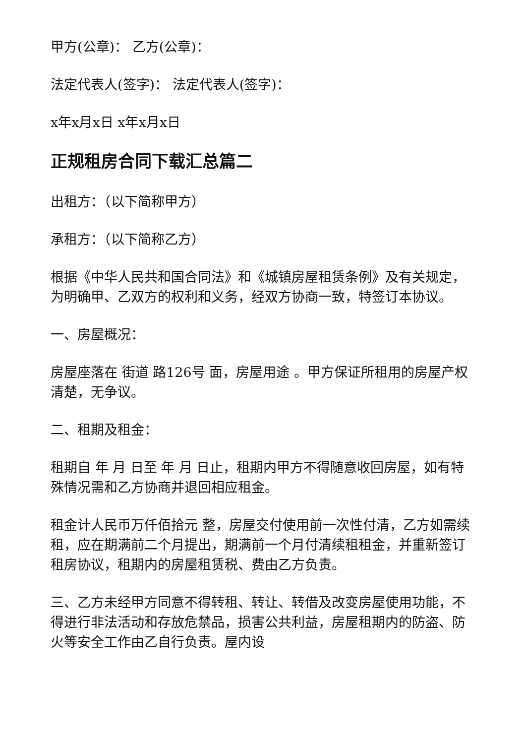甲方(公章)： 乙方(公章)：
法定代表人(签字)： 法定代表人(签字)：
x年x月x日 x年x月x日
正规租房合同下载汇总篇二
出租方：（以下简称甲方）
承租方：（以下简称乙方）
根据《中华人民共和国合同法》和《城镇房屋租赁条例》及有关规定，为明确甲、乙双方的权利和义务，经双方协商一致，特签订本协议。
一、房屋概况：
房屋座落在 街道 路126号 面，房屋用途 。甲方保证所租用的房屋产权清楚，无争议。
二、租期及租金：
租期自 年 月 日至 年 月 日止，租期内甲方不得随意收回房屋，如有特殊情况需和乙方协商并退回相应租金。
租金计人民币万仟佰拾元 整，房屋交付使用前一次性付清，乙方如需续租，应在期满前二个月提出，期满前一个月付清续租租金，并重新签订租房协议，租期内的房屋租赁税、费由乙方负责。
三、乙方未经甲方同意不得转租、转让、转借及改变房屋使用功能，不得进行非法活动和存放危禁品，损害公共利益，房屋租期内的防盗、防火等安全工作由乙自行负责。屋内设